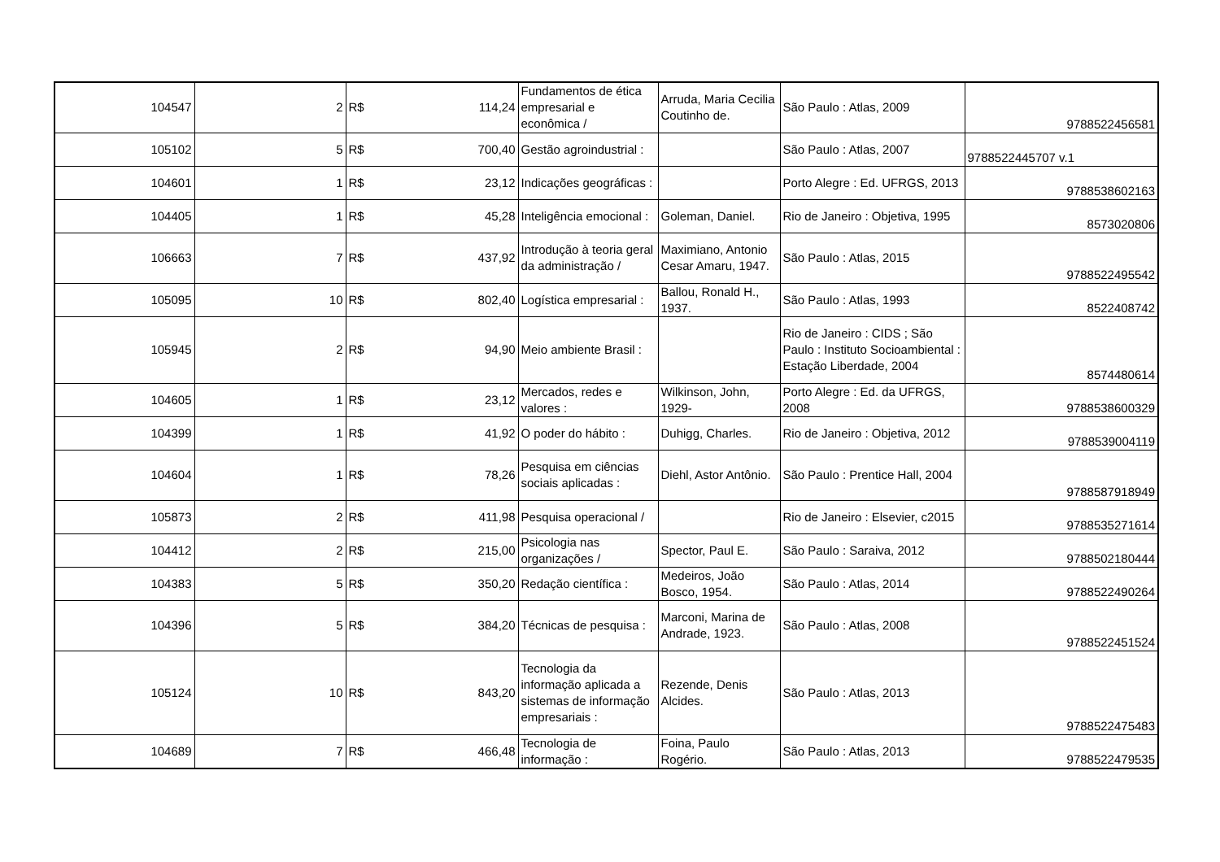| 104547 | 2 | R$ 114,24 | Fundamentos de ética empresarial e econômica / | Arruda, Maria Cecilia Coutinho de. | São Paulo : Atlas, 2009 | 9788522456581 |
| 105102 | 5 | R$ 700,40 | Gestão agroindustrial : | | São Paulo : Atlas, 2007 | 9788522445707 v.1 |
| 104601 | 1 | R$ 23,12 | Indicações geográficas : | | Porto Alegre : Ed. UFRGS, 2013 | 9788538602163 |
| 104405 | 1 | R$ 45,28 | Inteligência emocional : | Goleman, Daniel. | Rio de Janeiro : Objetiva, 1995 | 8573020806 |
| 106663 | 7 | R$ 437,92 | Introdução à teoria geral da administração / | Maximiano, Antonio Cesar Amaru, 1947. | São Paulo : Atlas, 2015 | 9788522495542 |
| 105095 | 10 | R$ 802,40 | Logística empresarial : | Ballou, Ronald H., 1937. | São Paulo : Atlas, 1993 | 8522408742 |
| 105945 | 2 | R$ 94,90 | Meio ambiente Brasil : | | Rio de Janeiro : CIDS ; São Paulo : Instituto Socioambiental : Estação Liberdade, 2004 | 8574480614 |
| 104605 | 1 | R$ 23,12 | Mercados, redes e valores : | Wilkinson, John, 1929- | Porto Alegre : Ed. da UFRGS, 2008 | 9788538600329 |
| 104399 | 1 | R$ 41,92 | O poder do hábito : | Duhigg, Charles. | Rio de Janeiro : Objetiva, 2012 | 9788539004119 |
| 104604 | 1 | R$ 78,26 | Pesquisa em ciências sociais aplicadas : | Diehl, Astor Antônio. | São Paulo : Prentice Hall, 2004 | 9788587918949 |
| 105873 | 2 | R$ 411,98 | Pesquisa operacional / | | Rio de Janeiro : Elsevier, c2015 | 9788535271614 |
| 104412 | 2 | R$ 215,00 | Psicologia nas organizações / | Spector, Paul E. | São Paulo : Saraiva, 2012 | 9788502180444 |
| 104383 | 5 | R$ 350,20 | Redação científica : | Medeiros, João Bosco, 1954. | São Paulo : Atlas, 2014 | 9788522490264 |
| 104396 | 5 | R$ 384,20 | Técnicas de pesquisa : | Marconi, Marina de Andrade, 1923. | São Paulo : Atlas, 2008 | 9788522451524 |
| 105124 | 10 | R$ 843,20 | Tecnologia da informação aplicada a sistemas de informação empresariais : | Rezende, Denis Alcides. | São Paulo : Atlas, 2013 | 9788522475483 |
| 104689 | 7 | R$ 466,48 | Tecnologia de informação : | Foina, Paulo Rogério. | São Paulo : Atlas, 2013 | 9788522479535 |